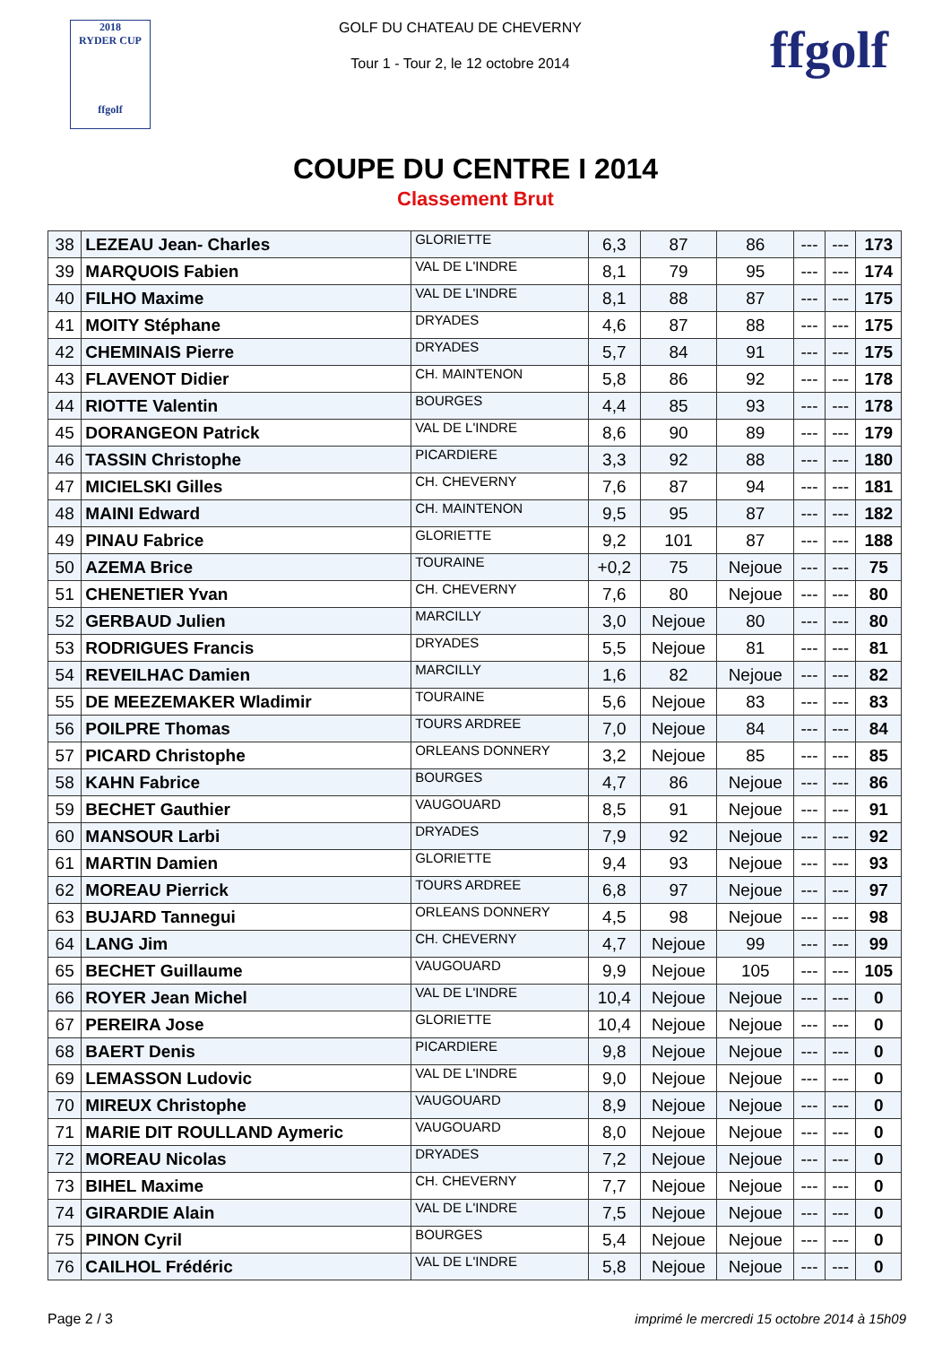2018
RYDER CUP
ffgolf
GOLF DU CHATEAU DE CHEVERNY
Tour 1 - Tour 2, le 12 octobre 2014
ffgolf
COUPE DU CENTRE I 2014
Classement Brut
| 38 | LEZEAU Jean- Charles | GLORIETTE | 6,3 | 87 | 86 | --- | --- | 173 |
| 39 | MARQUOIS Fabien | VAL DE L'INDRE | 8,1 | 79 | 95 | --- | --- | 174 |
| 40 | FILHO Maxime | VAL DE L'INDRE | 8,1 | 88 | 87 | --- | --- | 175 |
| 41 | MOITY Stéphane | DRYADES | 4,6 | 87 | 88 | --- | --- | 175 |
| 42 | CHEMINAIS Pierre | DRYADES | 5,7 | 84 | 91 | --- | --- | 175 |
| 43 | FLAVENOT Didier | CH. MAINTENON | 5,8 | 86 | 92 | --- | --- | 178 |
| 44 | RIOTTE Valentin | BOURGES | 4,4 | 85 | 93 | --- | --- | 178 |
| 45 | DORANGEON Patrick | VAL DE L'INDRE | 8,6 | 90 | 89 | --- | --- | 179 |
| 46 | TASSIN Christophe | PICARDIERE | 3,3 | 92 | 88 | --- | --- | 180 |
| 47 | MICIELSKI Gilles | CH. CHEVERNY | 7,6 | 87 | 94 | --- | --- | 181 |
| 48 | MAINI Edward | CH. MAINTENON | 9,5 | 95 | 87 | --- | --- | 182 |
| 49 | PINAU Fabrice | GLORIETTE | 9,2 | 101 | 87 | --- | --- | 188 |
| 50 | AZEMA Brice | TOURAINE | +0,2 | 75 | Nejoue | --- | --- | 75 |
| 51 | CHENETIER Yvan | CH. CHEVERNY | 7,6 | 80 | Nejoue | --- | --- | 80 |
| 52 | GERBAUD Julien | MARCILLY | 3,0 | Nejoue | 80 | --- | --- | 80 |
| 53 | RODRIGUES Francis | DRYADES | 5,5 | Nejoue | 81 | --- | --- | 81 |
| 54 | REVEILHAC Damien | MARCILLY | 1,6 | 82 | Nejoue | --- | --- | 82 |
| 55 | DE MEEZEMAKER Wladimir | TOURAINE | 5,6 | Nejoue | 83 | --- | --- | 83 |
| 56 | POILPRE Thomas | TOURS ARDREE | 7,0 | Nejoue | 84 | --- | --- | 84 |
| 57 | PICARD Christophe | ORLEANS DONNERY | 3,2 | Nejoue | 85 | --- | --- | 85 |
| 58 | KAHN Fabrice | BOURGES | 4,7 | 86 | Nejoue | --- | --- | 86 |
| 59 | BECHET Gauthier | VAUGOUARD | 8,5 | 91 | Nejoue | --- | --- | 91 |
| 60 | MANSOUR Larbi | DRYADES | 7,9 | 92 | Nejoue | --- | --- | 92 |
| 61 | MARTIN Damien | GLORIETTE | 9,4 | 93 | Nejoue | --- | --- | 93 |
| 62 | MOREAU Pierrick | TOURS ARDREE | 6,8 | 97 | Nejoue | --- | --- | 97 |
| 63 | BUJARD Tannegui | ORLEANS DONNERY | 4,5 | 98 | Nejoue | --- | --- | 98 |
| 64 | LANG Jim | CH. CHEVERNY | 4,7 | Nejoue | 99 | --- | --- | 99 |
| 65 | BECHET Guillaume | VAUGOUARD | 9,9 | Nejoue | 105 | --- | --- | 105 |
| 66 | ROYER Jean Michel | VAL DE L'INDRE | 10,4 | Nejoue | Nejoue | --- | --- | 0 |
| 67 | PEREIRA Jose | GLORIETTE | 10,4 | Nejoue | Nejoue | --- | --- | 0 |
| 68 | BAERT Denis | PICARDIERE | 9,8 | Nejoue | Nejoue | --- | --- | 0 |
| 69 | LEMASSON Ludovic | VAL DE L'INDRE | 9,0 | Nejoue | Nejoue | --- | --- | 0 |
| 70 | MIREUX Christophe | VAUGOUARD | 8,9 | Nejoue | Nejoue | --- | --- | 0 |
| 71 | MARIE DIT ROULLAND Aymeric | VAUGOUARD | 8,0 | Nejoue | Nejoue | --- | --- | 0 |
| 72 | MOREAU Nicolas | DRYADES | 7,2 | Nejoue | Nejoue | --- | --- | 0 |
| 73 | BIHEL Maxime | CH. CHEVERNY | 7,7 | Nejoue | Nejoue | --- | --- | 0 |
| 74 | GIRARDIE Alain | VAL DE L'INDRE | 7,5 | Nejoue | Nejoue | --- | --- | 0 |
| 75 | PINON Cyril | BOURGES | 5,4 | Nejoue | Nejoue | --- | --- | 0 |
| 76 | CAILHOL Frédéric | VAL DE L'INDRE | 5,8 | Nejoue | Nejoue | --- | --- | 0 |
Page 2 / 3 imprimé le mercredi 15 octobre 2014 à 15h09